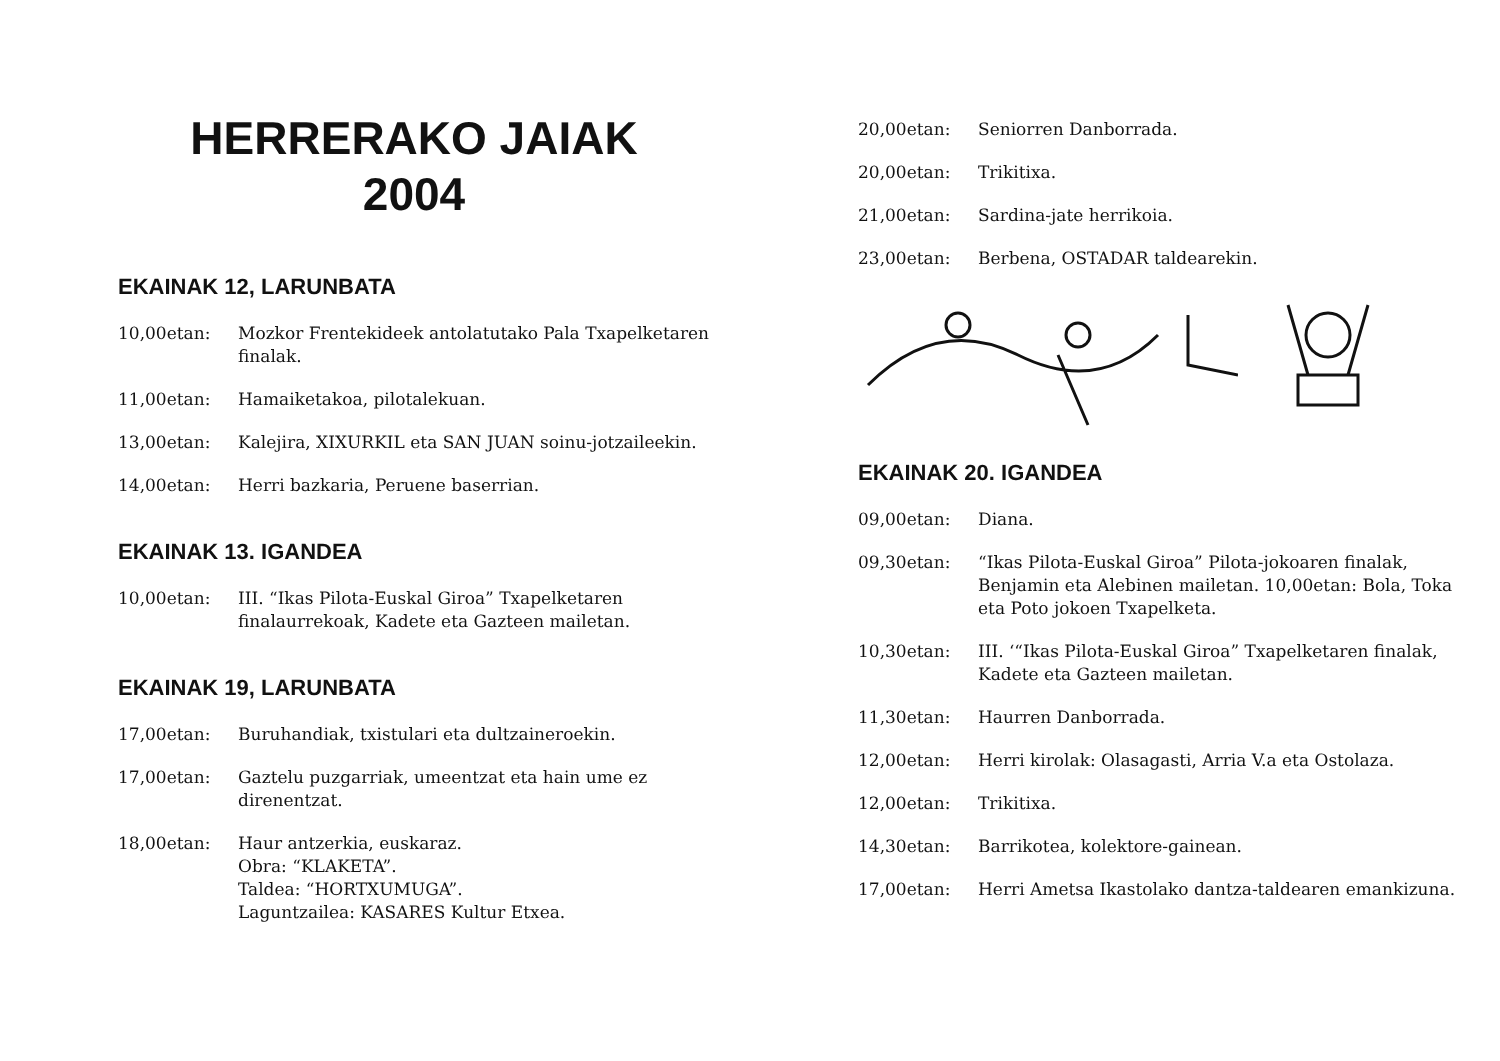HERRERAKO JAIAK
2004
EKAINAK 12, LARUNBATA
10,00etan: Mozkor Frentekideek antolatutako Pala Txapelketaren finalak.
11,00etan: Hamaiketakoa, pilotalekuan.
13,00etan: Kalejira, XIXURKIL eta SAN JUAN soinu-jotzaileekin.
14,00etan: Herri bazkaria, Peruene baserrian.
EKAINAK 13. IGANDEA
10,00etan: III. “Ikas Pilota-Euskal Giroa” Txapelketaren finalaurrekoak, Kadete eta Gazteen mailetan.
EKAINAK 19, LARUNBATA
17,00etan: Buruhandiak, txistulari eta dultzaineroekin.
17,00etan: Gaztelu puzgarriak, umeentzat eta hain ume ez direnentzat.
18,00etan: Haur antzerkia, euskaraz.
Obra: “KLAKETA”.
Taldea: “HORTXUMUGA”.
Laguntzailea: KASARES Kultur Etxea.
20,00etan: Seniorren Danborrada.
20,00etan: Trikitixa.
21,00etan: Sardina-jate herrikoia.
23,00etan: Berbena, OSTADAR taldearekin.
EKAINAK 20. IGANDEA
09,00etan: Diana.
09,30etan: “Ikas Pilota-Euskal Giroa” Pilota-jokoaren finalak, Benjamin eta Alebinen mailetan. 10,00etan: Bola, Toka eta Poto jokoen Txapelketa.
10,30etan: III. ‘“Ikas Pilota-Euskal Giroa” Txapelketaren finalak, Kadete eta Gazteen mailetan.
11,30etan: Haurren Danborrada.
12,00etan: Herri kirolak: Olasagasti, Arria V.a eta Ostolaza.
12,00etan: Trikitixa.
14,30etan: Barrikotea, kolektore-gainean.
17,00etan: Herri Ametsa Ikastolako dantza-taldearen emankizuna.